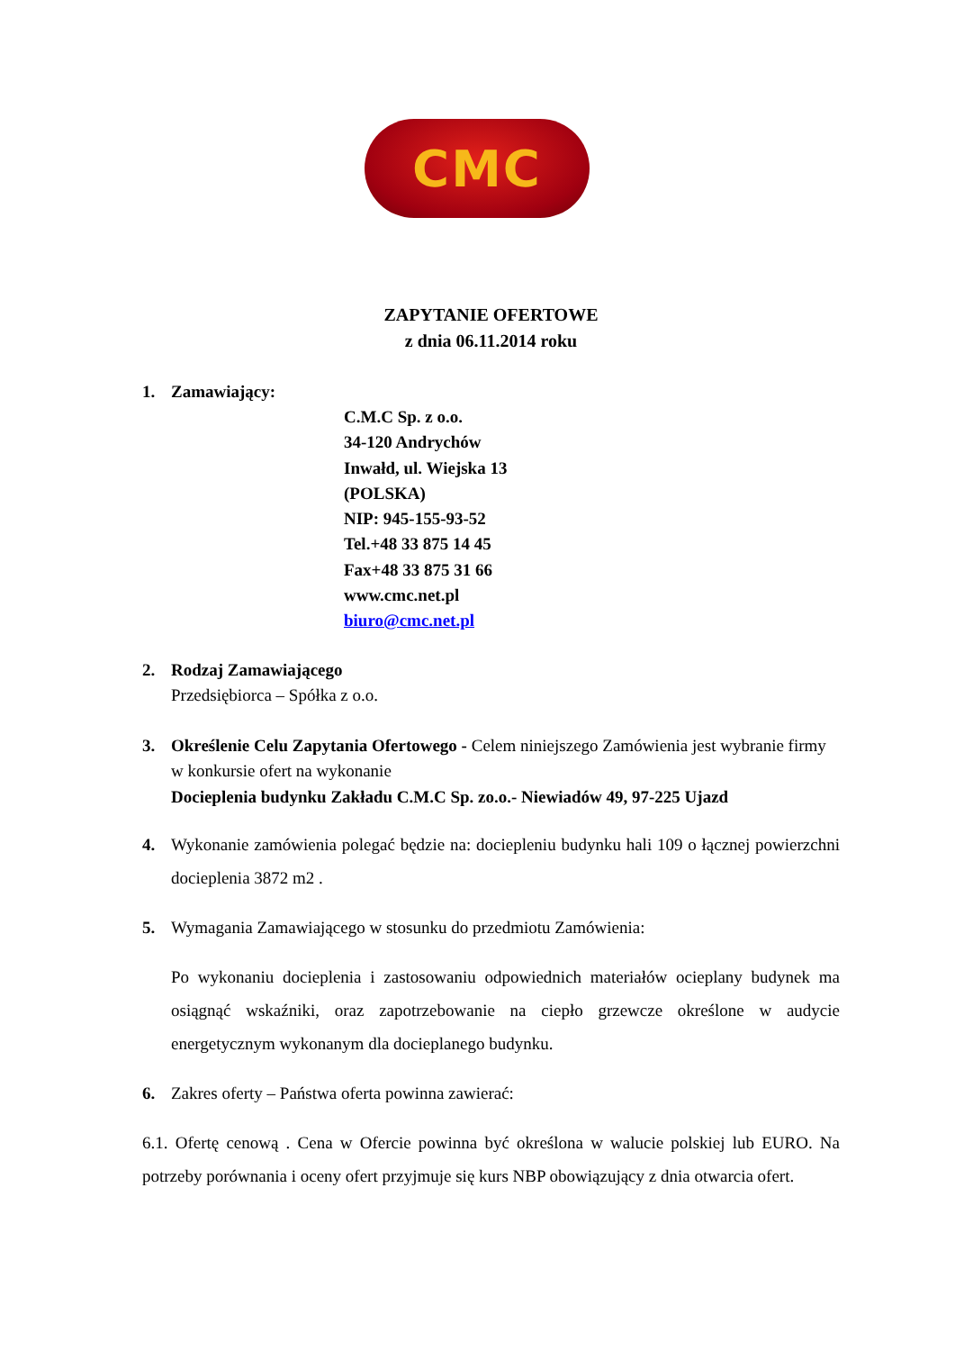CMC
ZAPYTANIE OFERTOWE
z dnia 06.11.2014 roku
1. Zamawiający:
C.M.C Sp. z o.o.
34-120 Andrychów
Inwałd, ul. Wiejska 13
(POLSKA)
NIP: 945-155-93-52
Tel.+48 33 875 14 45
Fax+48 33 875 31 66
www.cmc.net.pl
biuro@cmc.net.pl
2. Rodzaj Zamawiającego
Przedsiębiorca – Spółka z o.o.
3. Określenie Celu Zapytania Ofertowego - Celem niniejszego Zamówienia jest wybranie firmy w konkursie ofert na wykonanie
Docieplenia budynku Zakładu C.M.C Sp. zo.o.- Niewiadów 49, 97-225 Ujazd
4. Wykonanie zamówienia polegać będzie na: dociepleniu budynku hali 109 o łącznej powierzchni docieplenia 3872 m2 .
5. Wymagania Zamawiającego w stosunku do przedmiotu Zamówienia:
Po wykonaniu docieplenia i zastosowaniu odpowiednich materiałów ocieplany budynek ma osiągnąć wskaźniki, oraz zapotrzebowanie na ciepło grzewcze określone w audycie energetycznym wykonanym dla docieplanego budynku.
6. Zakres oferty – Państwa oferta powinna zawierać:
6.1. Ofertę cenową . Cena w Ofercie powinna być określona w walucie polskiej lub EURO. Na potrzeby porównania i oceny ofert przyjmuje się kurs NBP obowiązujący z dnia otwarcia ofert.